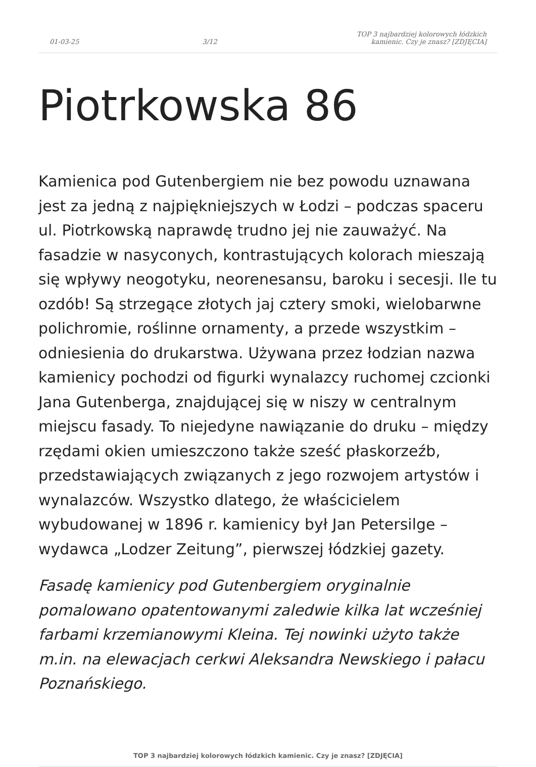01-03-25
3/12
TOP 3 najbardziej kolorowych łódzkich kamienic. Czy je znasz? [ZDJĘCIA]
Piotrkowska 86
Kamienica pod Gutenbergiem nie bez powodu uznawana jest za jedną z najpiękniejszych w Łodzi – podczas spaceru ul. Piotrkowską naprawdę trudno jej nie zauważyć. Na fasadzie w nasyconych, kontrastujących kolorach mieszają się wpływy neogotyku, neorenesansu, baroku i secesji. Ile tu ozdób! Są strzegące złotych jaj cztery smoki, wielobarwne polichromie, roślinne ornamenty, a przede wszystkim – odniesienia do drukarstwa. Używana przez łodzian nazwa kamienicy pochodzi od figurki wynalazcy ruchomej czcionki Jana Gutenberga, znajdującej się w niszy w centralnym miejscu fasady. To niejedyne nawiązanie do druku – między rzędami okien umieszczono także sześć płaskorzeźb, przedstawiających związanych z jego rozwojem artystów i wynalazców. Wszystko dlatego, że właścicielem wybudowanej w 1896 r. kamienicy był Jan Petersilge – wydawca „Lodzer Zeitung”, pierwszej łódzkiej gazety.
Fasadę kamienicy pod Gutenbergiem oryginalnie pomalowano opatentowanymi zaledwie kilka lat wcześniej farbami krzemianowymi Kleina. Tej nowinki użyto także m.in. na elewacjach cerkwi Aleksandra Newskiego i pałacu Poznańskiego.
TOP 3 najbardziej kolorowych łódzkich kamienic. Czy je znasz? [ZDJĘCIA]